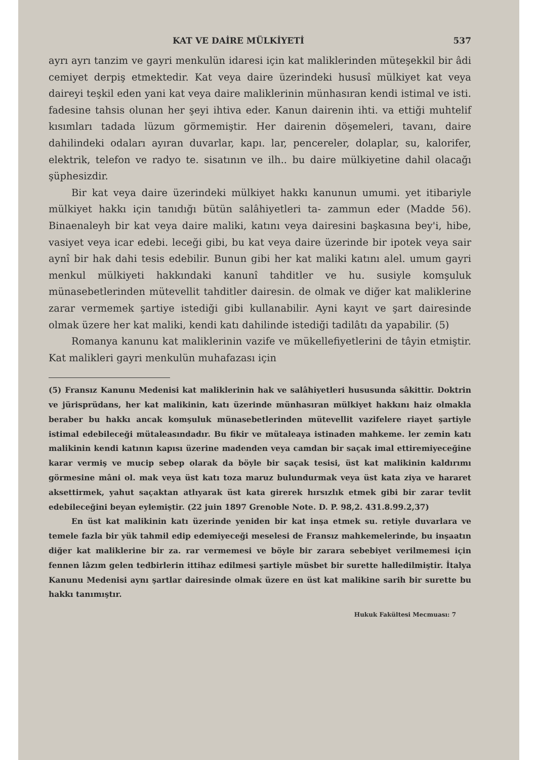KAT VE DAİRE MÜLKİYETİ 537
ayrı ayrı tanzim ve gayri menkulün idaresi için kat maliklerinden müteşekkil bir âdi cemiyet derpiş etmektedir. Kat veya daire üzerindeki hususî mülkiyet kat veya daireyi teşkil eden yani kat veya daire maliklerinin münhasıran kendi istimal ve isti. fadesine tahsis olunan her şeyi ihtiva eder. Kanun dairenin ihti. va ettiği muhtelif kısımları tadada lüzum görmemiştir. Her dairenin döşemeleri, tavanı, daire dahilindeki odaları ayıran duvarlar, kapı. lar, pencereler, dolaplar, su, kalorifer, elektrik, telefon ve radyo te. sisatının ve ilh.. bu daire mülkiyetine dahil olacağı şüphesizdir.
Bir kat veya daire üzerindeki mülkiyet hakkı kanunun umumi. yet itibariyle mülkiyet hakkı için tanıdığı bütün salâhiyetleri ta- zammun eder (Madde 56). Binaenaleyh bir kat veya daire maliki, katını veya dairesini başkasına bey'i, hibe, vasiyet veya icar edebi. leceği gibi, bu kat veya daire üzerinde bir ipotek veya sair aynî bir hak dahi tesis edebilir. Bunun gibi her kat maliki katını alel. umum gayri menkul mülkiyeti hakkındaki kanunî tahditler ve hu. susiyle komşuluk münasebetlerinden mütevellit tahditler dairesin. de olmak ve diğer kat maliklerine zarar vermemek şartiye istediği gibi kullanabilir. Ayni kayıt ve şart dairesinde olmak üzere her kat maliki, kendi katı dahilinde istediği tadilâtı da yapabilir. (5)
Romanya kanunu kat maliklerinin vazife ve mükellefiyetlerini de tâyin etmiştir. Kat malikleri gayri menkulün muhafazası için
(5) Fransız Kanunu Medenisi kat maliklerinin hak ve salâhiyetleri hususunda sâkittir. Doktrin ve jürisprüdans, her kat malikinin, katı üzerinde münhasıran mülkiyet hakkını haiz olmakla beraber bu hakkı ancak komşuluk münasebetlerinden mütevellit vazifelere riayet şartiyle istimal edebileceği mütaleasındadır. Bu fikir ve mütaleaya istinaden mahkeme. ler zemin katı malikinin kendi katının kapısı üzerine madenden veya camdan bir saçak imal ettiremiyeceğine karar vermiş ve mucip sebep olarak da böyle bir saçak tesisi, üst kat malikinin kaldırımı görmesine mâni ol. mak veya üst katı toza maruz bulundurmak veya üst kata ziya ve hararet aksettirmek, yahut saçaktan atlıyarak üst kata girerek hırsızlık etmek gibi bir zarar tevlit edebileceğini beyan eylemiştir. (22 juin 1897 Grenoble Note. D. P. 98,2. 431.8.99.2,37)
En üst kat malikinin katı üzerinde yeniden bir kat inşa etmek su. retiyle duvarlara ve temele fazla bir yük tahmil edip edemiyeceği meselesi de Fransız mahkemelerinde, bu inşaatın diğer kat maliklerine bir za. rar vermemesi ve böyle bir zarara sebebiyet verilmemesi için fennen lâzım gelen tedbirlerin ittihaz edilmesi şartiyle müsbet bir surette halledilmiştir. İtalya Kanunu Medenisi aynı şartlar dairesinde olmak üzere en üst kat malikine sarih bir surette bu hakkı tanımıştır.
Hukuk Fakültesi Mecmuası: 7